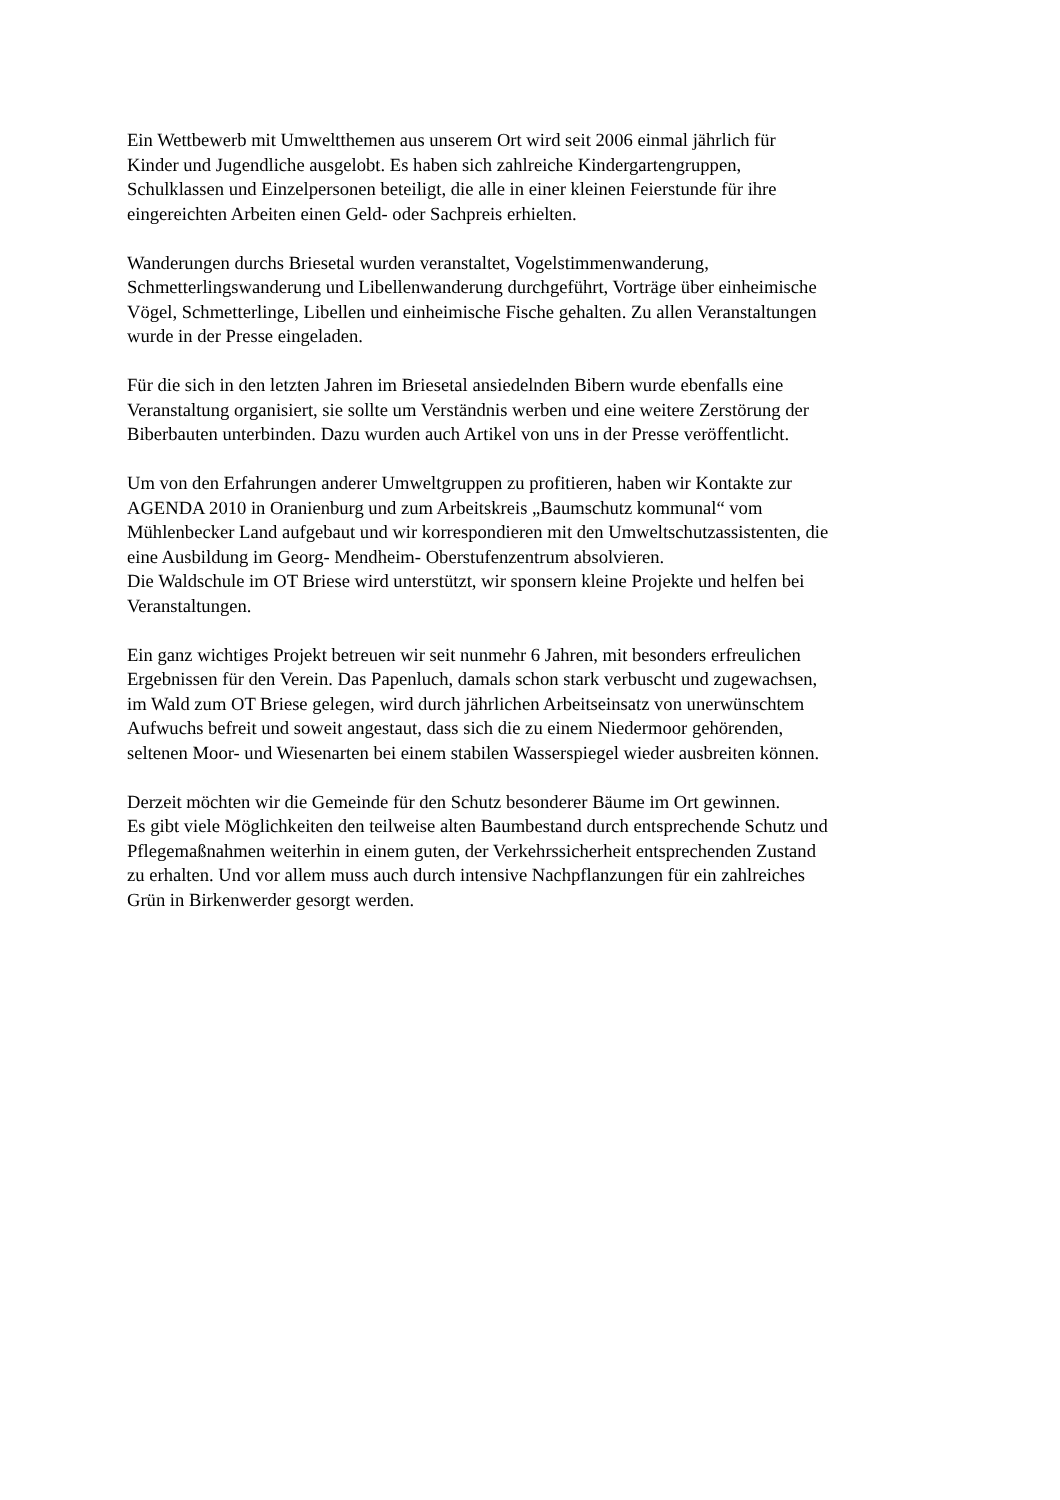Ein Wettbewerb mit Umweltthemen aus unserem Ort wird seit 2006 einmal jährlich für
Kinder und Jugendliche ausgelobt. Es haben sich zahlreiche Kindergartengruppen,
Schulklassen und Einzelpersonen beteiligt, die alle in einer kleinen Feierstunde für ihre
eingereichten Arbeiten einen Geld- oder Sachpreis erhielten.
Wanderungen durchs Briesetal wurden veranstaltet, Vogelstimmenwanderung,
Schmetterlingswanderung und Libellenwanderung durchgeführt, Vorträge über einheimische
Vögel, Schmetterlinge, Libellen und einheimische Fische gehalten. Zu allen Veranstaltungen
wurde in der Presse eingeladen.
Für die sich in den letzten Jahren im Briesetal ansiedelnden Bibern wurde ebenfalls eine
Veranstaltung organisiert, sie sollte um Verständnis werben und eine weitere Zerstörung der
Biberbauten unterbinden. Dazu wurden auch Artikel von uns in der Presse veröffentlicht.
Um von den Erfahrungen anderer Umweltgruppen zu profitieren, haben wir Kontakte zur
AGENDA 2010 in Oranienburg und zum Arbeitskreis „Baumschutz kommunal“ vom
Mühlenbecker Land aufgebaut und wir korrespondieren mit den Umweltschutzassistenten, die
eine Ausbildung im Georg- Mendheim- Oberstufenzentrum absolvieren.
Die Waldschule im OT Briese wird unterstützt, wir sponsern kleine Projekte und helfen bei
Veranstaltungen.
Ein ganz wichtiges Projekt betreuen wir seit nunmehr 6 Jahren, mit besonders erfreulichen
Ergebnissen für den Verein. Das Papenluch, damals schon stark verbuscht und zugewachsen,
im Wald zum OT Briese gelegen, wird durch jährlichen Arbeitseinsatz von unerwünschtem
Aufwuchs befreit und soweit angestaut, dass sich die zu einem Niedermoor gehörenden,
seltenen Moor- und Wiesenarten bei einem stabilen Wasserspiegel wieder ausbreiten können.
Derzeit möchten wir die Gemeinde für den Schutz besonderer Bäume im Ort gewinnen.
Es gibt viele Möglichkeiten den teilweise alten Baumbestand durch entsprechende Schutz und
Pflegemaßnahmen weiterhin in einem guten, der Verkehrssicherheit entsprechenden Zustand
zu erhalten. Und vor allem muss auch durch intensive Nachpflanzungen für ein zahlreiches
Grün in Birkenwerder gesorgt werden.